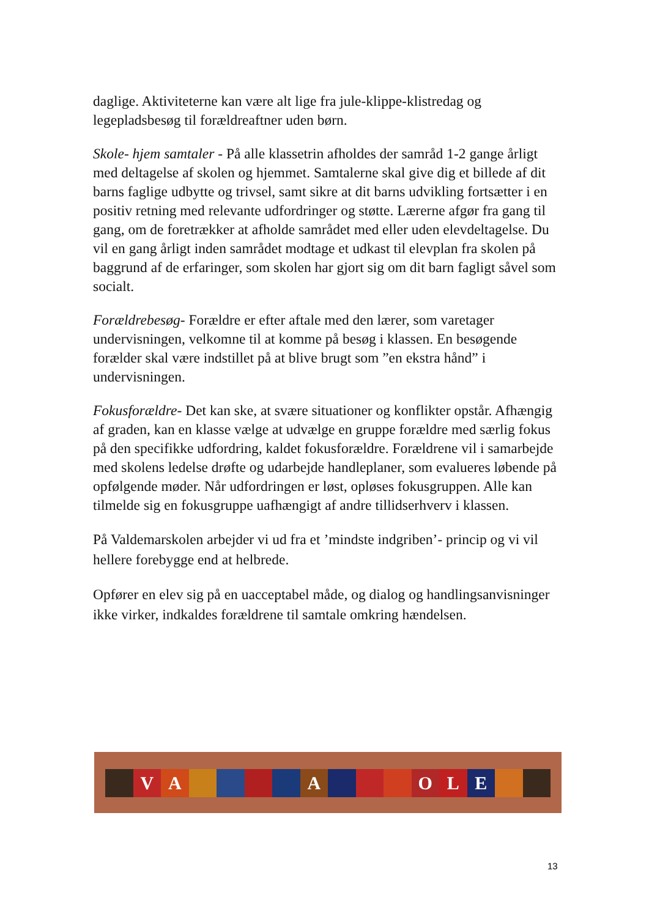daglige. Aktiviteterne kan være alt lige fra jule-klippe-klistredag og legepladsbesøg til forældreaftner uden børn.
Skole- hjem samtaler - På alle klassetrin afholdes der samråd 1-2 gange årligt med deltagelse af skolen og hjemmet. Samtalerne skal give dig et billede af dit barns faglige udbytte og trivsel, samt sikre at dit barns udvikling fortsætter i en positiv retning med relevante udfordringer og støtte. Lærerne afgør fra gang til gang, om de foretrækker at afholde samrådet med eller uden elevdeltagelse. Du vil en gang årligt inden samrådet modtage et udkast til elevplan fra skolen på baggrund af de erfaringer, som skolen har gjort sig om dit barn fagligt såvel som socialt.
Forældrebesøg- Forældre er efter aftale med den lærer, som varetager undervisningen, velkomne til at komme på besøg i klassen. En besøgende forælder skal være indstillet på at blive brugt som ”en ekstra hånd” i undervisningen.
Fokusforældre- Det kan ske, at svære situationer og konflikter opstår. Afhængig af graden, kan en klasse vælge at udvælge en gruppe forældre med særlig fokus på den specifikke udfordring, kaldet fokusforældre. Forældrene vil i samarbejde med skolens ledelse drøfte og udarbejde handleplaner, som evalueres løbende på opfølgende møder. Når udfordringen er løst, opløses fokusgruppen. Alle kan tilmelde sig en fokusgruppe uafhængigt af andre tillidserhverv i klassen.
På Valdemarskolen arbejder vi ud fra et ’mindste indgriben’- princip og vi vil hellere forebygge end at helbrede.
Opfører en elev sig på en uacceptabel måde, og dialog og handlingsanvisninger ikke virker, indkaldes forældrene til samtale omkring hændelsen.
V A A O L E
13